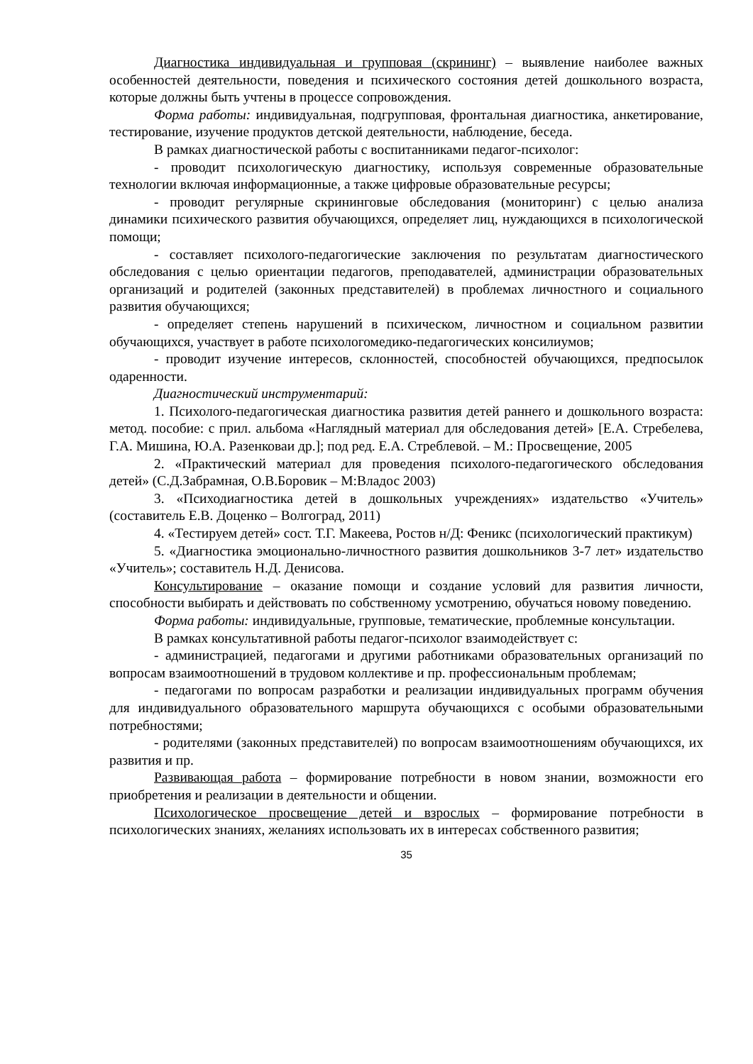Диагностика индивидуальная и групповая (скрининг) – выявление наиболее важных особенностей деятельности, поведения и психического состояния детей дошкольного возраста, которые должны быть учтены в процессе сопровождения.
Форма работы: индивидуальная, подгрупповая, фронтальная диагностика, анкетирование, тестирование, изучение продуктов детской деятельности, наблюдение, беседа.
В рамках диагностической работы с воспитанниками педагог-психолог:
- проводит психологическую диагностику, используя современные образовательные технологии включая информационные, а также цифровые образовательные ресурсы;
- проводит регулярные скрининговые обследования (мониторинг) с целью анализа динамики психического развития обучающихся, определяет лиц, нуждающихся в психологической помощи;
- составляет психолого-педагогические заключения по результатам диагностического обследования с целью ориентации педагогов, преподавателей, администрации образовательных организаций и родителей (законных представителей) в проблемах личностного и социального развития обучающихся;
- определяет степень нарушений в психическом, личностном и социальном развитии обучающихся, участвует в работе психологомедико-педагогических консилиумов;
- проводит изучение интересов, склонностей, способностей обучающихся, предпосылок одаренности.
Диагностический инструментарий:
1. Психолого-педагогическая диагностика развития детей раннего и дошкольного возраста: метод. пособие: с прил. альбома «Наглядный материал для обследования детей» [Е.А. Стребелева, Г.А. Мишина, Ю.А. Разенковаи др.]; под ред. Е.А. Стреблевой. – М.: Просвещение, 2005
2. «Практический материал для проведения психолого-педагогического обследования детей» (С.Д.Забрамная, О.В.Боровик – М:Владос 2003)
3. «Психодиагностика детей в дошкольных учреждениях» издательство «Учитель» (составитель Е.В. Доценко – Волгоград, 2011)
4. «Тестируем детей» сост. Т.Г. Макеева, Ростов н/Д: Феникс (психологический практикум)
5. «Диагностика эмоционально-личностного развития дошкольников 3-7 лет» издательство «Учитель»; составитель Н.Д. Денисова.
Консультирование – оказание помощи и создание условий для развития личности, способности выбирать и действовать по собственному усмотрению, обучаться новому поведению.
Форма работы: индивидуальные, групповые, тематические, проблемные консультации.
В рамках консультативной работы педагог-психолог взаимодействует с:
- администрацией, педагогами и другими работниками образовательных организаций по вопросам взаимоотношений в трудовом коллективе и пр. профессиональным проблемам;
- педагогами по вопросам разработки и реализации индивидуальных программ обучения для индивидуального образовательного маршрута обучающихся с особыми образовательными потребностями;
- родителями (законных представителей) по вопросам взаимоотношениям обучающихся, их развития и пр.
Развивающая работа – формирование потребности в новом знании, возможности его приобретения и реализации в деятельности и общении.
Психологическое просвещение детей и взрослых – формирование потребности в психологических знаниях, желаниях использовать их в интересах собственного развития;
35